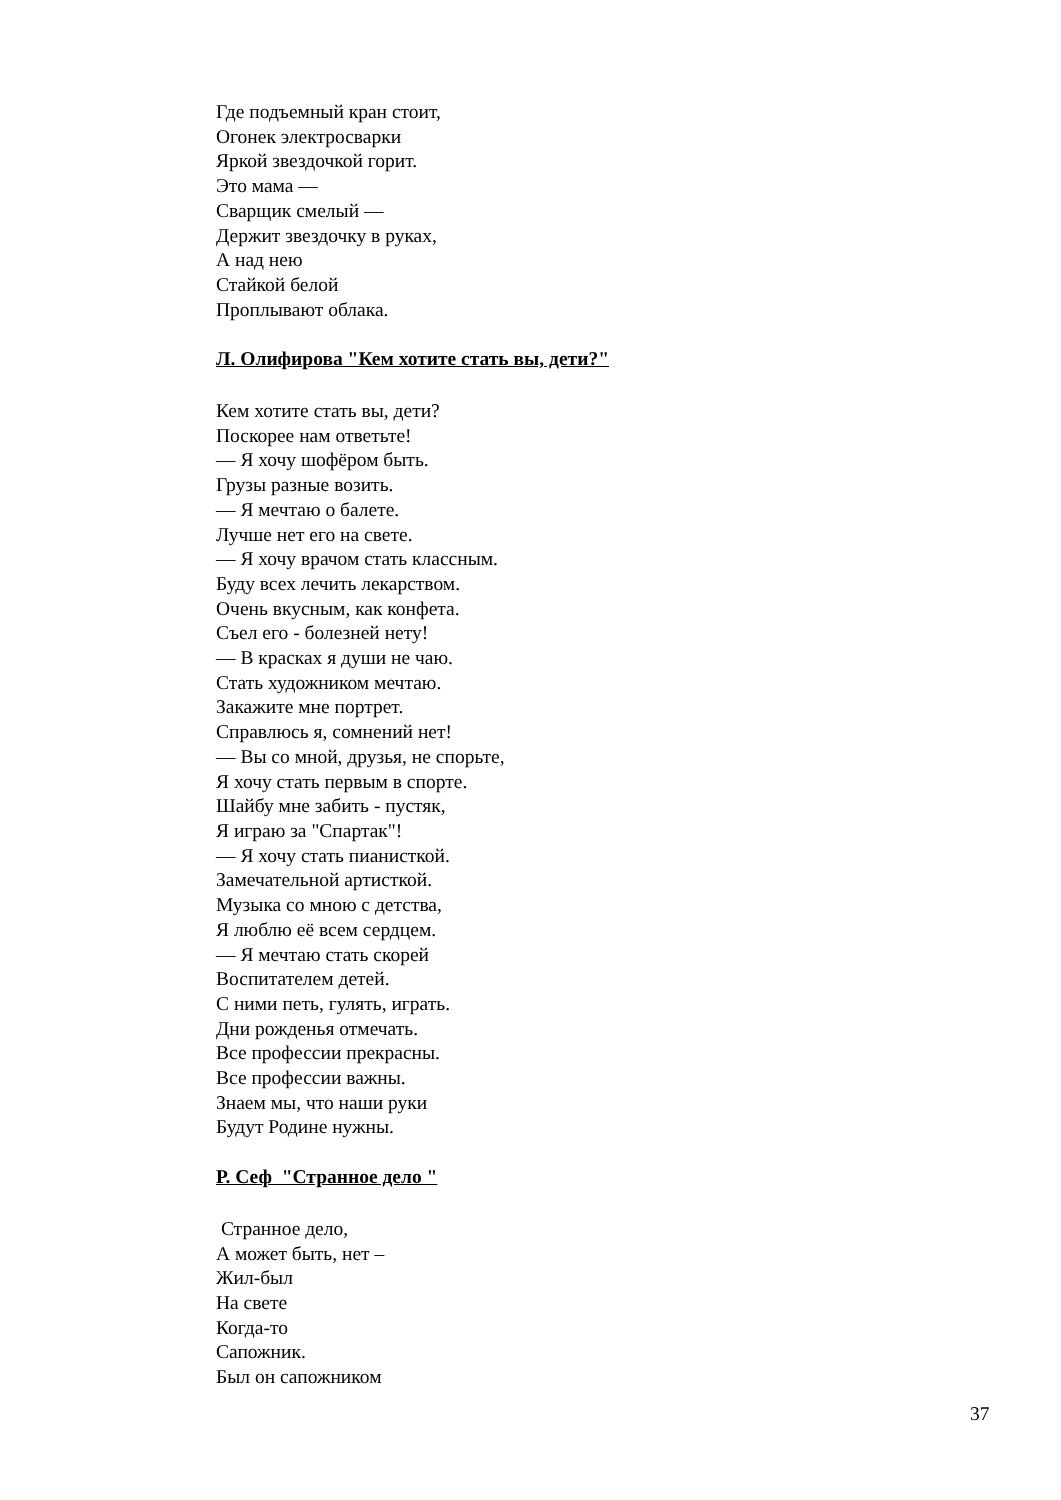Где подъемный кран стоит,
Огонек электросварки
Яркой звездочкой горит.
Это мама —
Сварщик смелый —
Держит звездочку в руках,
А над нею
Стайкой белой
Проплывают облака.
Л. Олифирова "Кем хотите стать вы, дети?"
Кем хотите стать вы, дети?
Поскорее нам ответьте!
— Я хочу шофёром быть.
Грузы разные возить.
— Я мечтаю о балете.
Лучше нет его на свете.
— Я хочу врачом стать классным.
Буду всех лечить лекарством.
Очень вкусным, как конфета.
Съел его - болезней нету!
— В красках я души не чаю.
Стать художником мечтаю.
Закажите мне портрет.
Справлюсь я, сомнений нет!
— Вы со мной, друзья, не спорьте,
Я хочу стать первым в спорте.
Шайбу мне забить - пустяк,
Я играю за "Спартак"!
— Я хочу стать пианисткой.
Замечательной артисткой.
Музыка со мною с детства,
Я люблю её всем сердцем.
— Я мечтаю стать скорей
Воспитателем детей.
С ними петь, гулять, играть.
Дни рожденья отмечать.
Все профессии прекрасны.
Все профессии важны.
Знаем мы, что наши руки
Будут Родине нужны.
Р. Сеф "Странное дело "
Странное дело,
А может быть, нет –
Жил-был
На свете
Когда-то
Сапожник.
Был он сапожником
37